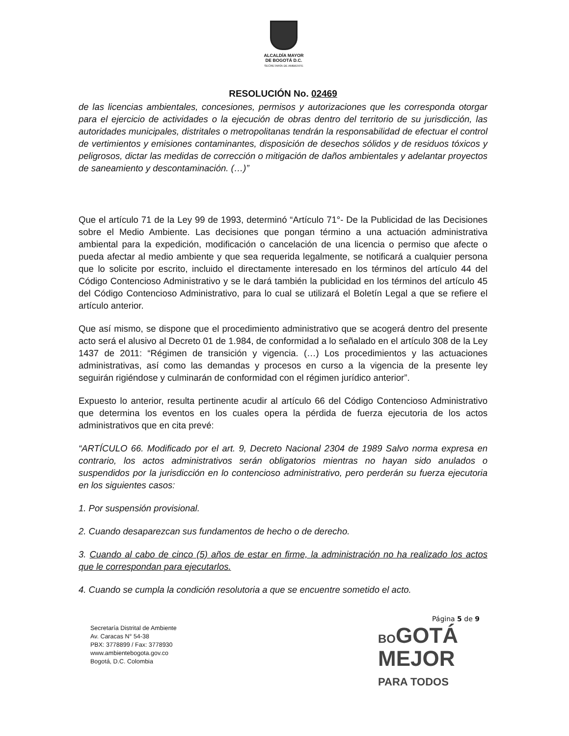ALCALDÍA MAYOR
DE BOGOTÁ D.C.
SECRETARÍA DE AMBIENTE
RESOLUCIÓN No. 02469
de las licencias ambientales, concesiones, permisos y autorizaciones que les corresponda otorgar para el ejercicio de actividades o la ejecución de obras dentro del territorio de su jurisdicción, las autoridades municipales, distritales o metropolitanas tendrán la responsabilidad de efectuar el control de vertimientos y emisiones contaminantes, disposición de desechos sólidos y de residuos tóxicos y peligrosos, dictar las medidas de corrección o mitigación de daños ambientales y adelantar proyectos de saneamiento y descontaminación. (…)”
Que el artículo 71 de la Ley 99 de 1993, determinó “Artículo 71°- De la Publicidad de las Decisiones sobre el Medio Ambiente. Las decisiones que pongan término a una actuación administrativa ambiental para la expedición, modificación o cancelación de una licencia o permiso que afecte o pueda afectar al medio ambiente y que sea requerida legalmente, se notificará a cualquier persona que lo solicite por escrito, incluido el directamente interesado en los términos del artículo 44 del Código Contencioso Administrativo y se le dará también la publicidad en los términos del artículo 45 del Código Contencioso Administrativo, para lo cual se utilizará el Boletín Legal a que se refiere el artículo anterior.
Que así mismo, se dispone que el procedimiento administrativo que se acogerá dentro del presente acto será el alusivo al Decreto 01 de 1.984, de conformidad a lo señalado en el artículo 308 de la Ley 1437 de 2011: “Régimen de transición y vigencia. (…) Los procedimientos y las actuaciones administrativas, así como las demandas y procesos en curso a la vigencia de la presente ley seguirán rigiéndose y culminarán de conformidad con el régimen jurídico anterior”.
Expuesto lo anterior, resulta pertinente acudir al artículo 66 del Código Contencioso Administrativo que determina los eventos en los cuales opera la pérdida de fuerza ejecutoria de los actos administrativos que en cita prevé:
“ARTÍCULO 66. Modificado por el art. 9, Decreto Nacional 2304 de 1989 Salvo norma expresa en contrario, los actos administrativos serán obligatorios mientras no hayan sido anulados o suspendidos por la jurisdicción en lo contencioso administrativo, pero perderán su fuerza ejecutoria en los siguientes casos:
1. Por suspensión provisional.
2. Cuando desaparezcan sus fundamentos de hecho o de derecho.
3. Cuando al cabo de cinco (5) años de estar en firme, la administración no ha realizado los actos que le correspondan para ejecutarlos.
4. Cuando se cumpla la condición resolutoria a que se encuentre sometido el acto.
Página 5 de 9
Secretaría Distrital de Ambiente
Av. Caracas N° 54-38
PBX: 3778899 / Fax: 3778930
www.ambientebogota.gov.co
Bogotá, D.C. Colombia
BOGOTÁ
MEJOR
PARA TODOS